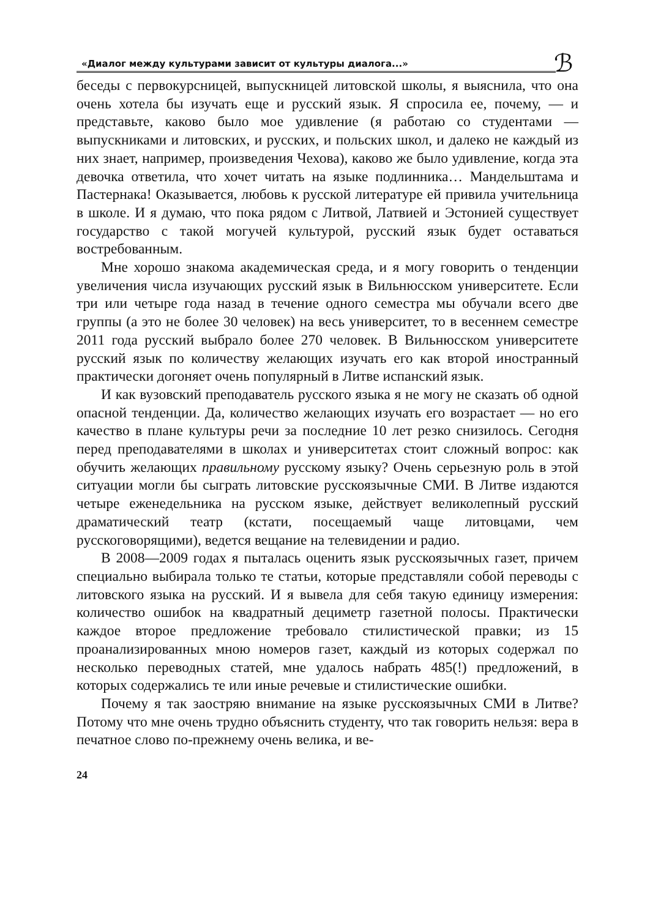«Диалог между культурами зависит от культуры диалога...»
ℬ
беседы с первокурсницей, выпускницей литовской школы, я выяснила, что она очень хотела бы изучать еще и русский язык. Я спросила ее, почему, — и представьте, каково было мое удивление (я работаю со студентами — выпускниками и литовских, и русских, и польских школ, и далеко не каждый из них знает, например, произведения Чехова), каково же было удивление, когда эта девочка ответила, что хочет читать на языке подлинника… Мандельштама и Пастернака! Оказывается, любовь к русской литературе ей привила учительница в школе. И я думаю, что пока рядом с Литвой, Латвией и Эстонией существует государство с такой могучей культурой, русский язык будет оставаться востребованным.
Мне хорошо знакома академическая среда, и я могу говорить о тенденции увеличения числа изучающих русский язык в Вильнюсском университете. Если три или четыре года назад в течение одного семестра мы обучали всего две группы (а это не более 30 человек) на весь университет, то в весеннем семестре 2011 года русский выбрало более 270 человек. В Вильнюсском университете русский язык по количеству желающих изучать его как второй иностранный практически догоняет очень популярный в Литве испанский язык.
И как вузовский преподаватель русского языка я не могу не сказать об одной опасной тенденции. Да, количество желающих изучать его возрастает — но его качество в плане культуры речи за последние 10 лет резко снизилось. Сегодня перед преподавателями в школах и университетах стоит сложный вопрос: как обучить желающих правильному русскому языку? Очень серьезную роль в этой ситуации могли бы сыграть литовские русскоязычные СМИ. В Литве издаются четыре еженедельника на русском языке, действует великолепный русский драматический театр (кстати, посещаемый чаще литовцами, чем русскоговорящими), ведется вещание на телевидении и радио.
В 2008—2009 годах я пыталась оценить язык русскоязычных газет, причем специально выбирала только те статьи, которые представляли собой переводы с литовского языка на русский. И я вывела для себя такую единицу измерения: количество ошибок на квадратный дециметр газетной полосы. Практически каждое второе предложение требовало стилистической правки; из 15 проанализированных мною номеров газет, каждый из которых содержал по несколько переводных статей, мне удалось набрать 485(!) предложений, в которых содержались те или иные речевые и стилистические ошибки.
Почему я так заостряю внимание на языке русскоязычных СМИ в Литве? Потому что мне очень трудно объяснить студенту, что так говорить нельзя: вера в печатное слово по-прежнему очень велика, и ве-
24